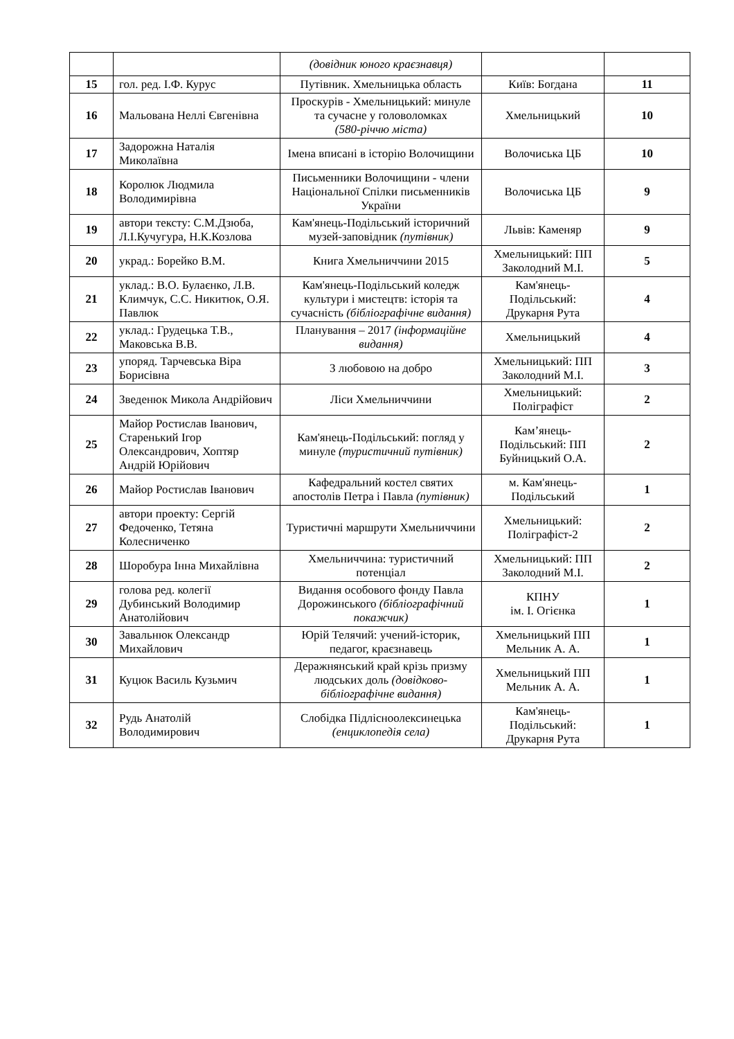| | | (довідник юного краєзнавця) | | |
| 15 | гол. ред. І.Ф. Курус | Путівник. Хмельницька область | Київ: Богдана | 11 |
| 16 | Мальована Неллі Євгенівна | Проскурів - Хмельницький: минуле та сучасне у головоломках (580-річчю міста) | Хмельницький | 10 |
| 17 | Задорожна Наталія Миколаївна | Імена вписані в історію Волочищини | Волочиська ЦБ | 10 |
| 18 | Королюк Людмила Володимирівна | Письменники Волочищини - члени Національної Спілки письменників України | Волочиська ЦБ | 9 |
| 19 | автори тексту: С.М.Дзюба, Л.І.Кучугура, Н.К.Козлова | Кам'янець-Подільський історичний музей-заповідник (путівник) | Львів: Каменяр | 9 |
| 20 | украд.: Борейко В.М. | Книга Хмельниччини 2015 | Хмельницький: ПП Заколодний М.І. | 5 |
| 21 | уклад.: В.О. Булаєнко, Л.В. Климчук, С.С. Никитюк, О.Я. Павлюк | Кам'янець-Подільський коледж культури і мистецтв: історія та сучасність (бібліографічне видання) | Кам'янець-Подільський: Друкарня Рута | 4 |
| 22 | уклад.: Грудецька Т.В., Маковська В.В. | Планування – 2017 (інформаційне видання) | Хмельницький | 4 |
| 23 | упоряд. Тарчевська Віра Борисівна | З любовою на добро | Хмельницький: ПП Заколодний М.І. | 3 |
| 24 | Зведенюк Микола Андрійович | Ліси Хмельниччини | Хмельницький: Поліграфіст | 2 |
| 25 | Майор Ростислав Іванович, Старенький Ігор Олександрович, Хоптяр Андрій Юрійович | Кам'янець-Подільський: погляд у минуле (туристичний путівник) | Кам’янець-Подільський: ПП Буйницький О.А. | 2 |
| 26 | Майор Ростислав Іванович | Кафедральний костел святих апостолів Петра і Павла (путівник) | м. Кам'янець-Подільський | 1 |
| 27 | автори проекту: Сергій Федоченко, Тетяна Колесниченко | Туристичні маршрути Хмельниччини | Хмельницький: Поліграфіст-2 | 2 |
| 28 | Шоробура Інна Михайлівна | Хмельниччина: туристичний потенціал | Хмельницький: ПП Заколодний М.І. | 2 |
| 29 | голова ред. колегії Дубинський Володимир Анатолійович | Видання особового фонду Павла Дорожинського (бібліографічний покажчик) | КПНУ ім. І. Огієнка | 1 |
| 30 | Завальнюк Олександр Михайлович | Юрій Телячий: учений-історик, педагог, краєзнавець | Хмельницький ПП Мельник А. А. | 1 |
| 31 | Куцюк Василь Кузьмич | Деражнянський край крізь призму людських доль (довідково-бібліографічне видання) | Хмельницький ПП Мельник А. А. | 1 |
| 32 | Рудь Анатолій Володимирович | Слобідка Підлісноолексинецька (енциклопедія села) | Кам'янець-Подільський: Друкарня Рута | 1 |